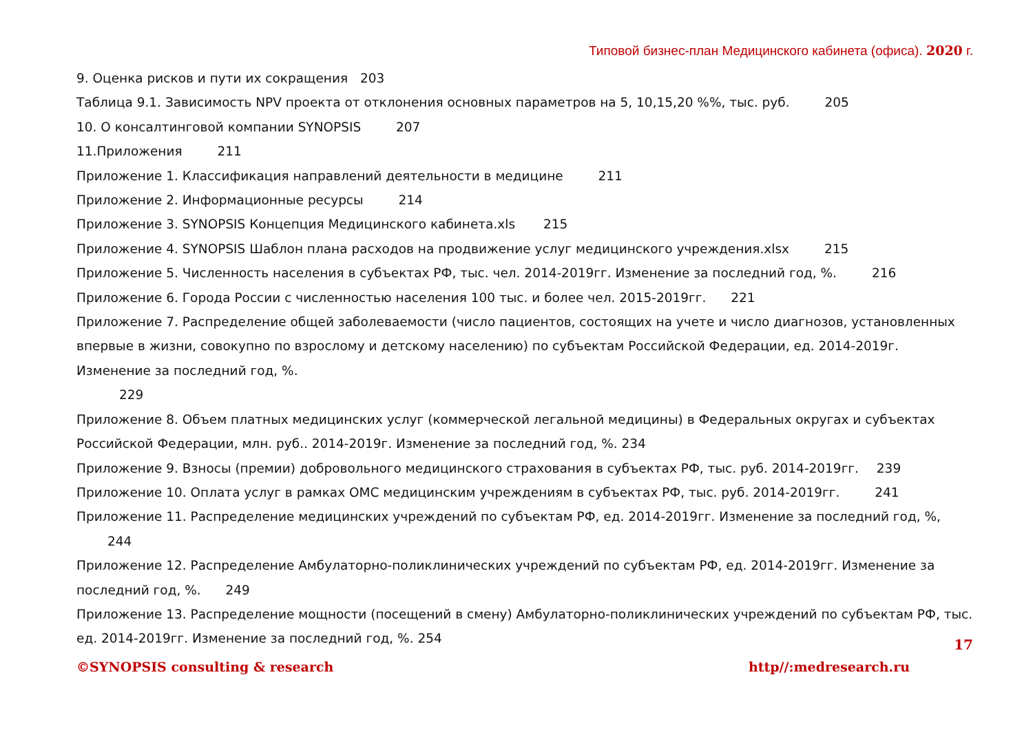Типовой бизнес-план Медицинского кабинета (офиса). 2020 г.
9. Оценка рисков и пути их сокращения 203
Таблица 9.1. Зависимость NPV проекта от отклонения основных параметров на 5, 10,15,20 %%, тыс. руб. 205
10. О консалтинговой компании SYNOPSIS 207
11.Приложения 211
Приложение 1. Классификация направлений деятельности в медицине 211
Приложение 2. Информационные ресурсы 214
Приложение 3. SYNOPSIS Концепция Медицинского кабинета.xls 215
Приложение 4. SYNOPSIS Шаблон плана расходов на продвижение услуг медицинского учреждения.xlsx 215
Приложение 5. Численность населения в субъектах РФ, тыс. чел. 2014-2019гг. Изменение за последний год, %. 216
Приложение 6. Города России с численностью населения 100 тыс. и более чел. 2015-2019гг. 221
Приложение 7. Распределение общей заболеваемости (число пациентов, состоящих на учете и число диагнозов, установленных впервые в жизни, совокупно по взрослому и детскому населению) по субъектам Российской Федерации, ед. 2014-2019г. Изменение за последний год, %.
229
Приложение 8. Объем платных медицинских услуг (коммерческой легальной медицины) в Федеральных округах и субъектах Российской Федерации, млн. руб.. 2014-2019г. Изменение за последний год, %. 234
Приложение 9. Взносы (премии) добровольного медицинского страхования в субъектах РФ, тыс. руб. 2014-2019гг. 239
Приложение 10. Оплата услуг в рамках ОМС медицинским учреждениям в субъектах РФ, тыс. руб. 2014-2019гг. 241
Приложение 11. Распределение медицинских учреждений по субъектам РФ, ед. 2014-2019гг. Изменение за последний год, %, 244
Приложение 12. Распределение Амбулаторно-поликлинических учреждений по субъектам РФ, ед. 2014-2019гг. Изменение за последний год, %. 249
Приложение 13. Распределение мощности (посещений в смену) Амбулаторно-поликлинических учреждений по субъектам РФ, тыс. ед. 2014-2019гг. Изменение за последний год, %. 254
17
©SYNOPSIS consulting & research http//:medresearch.ru